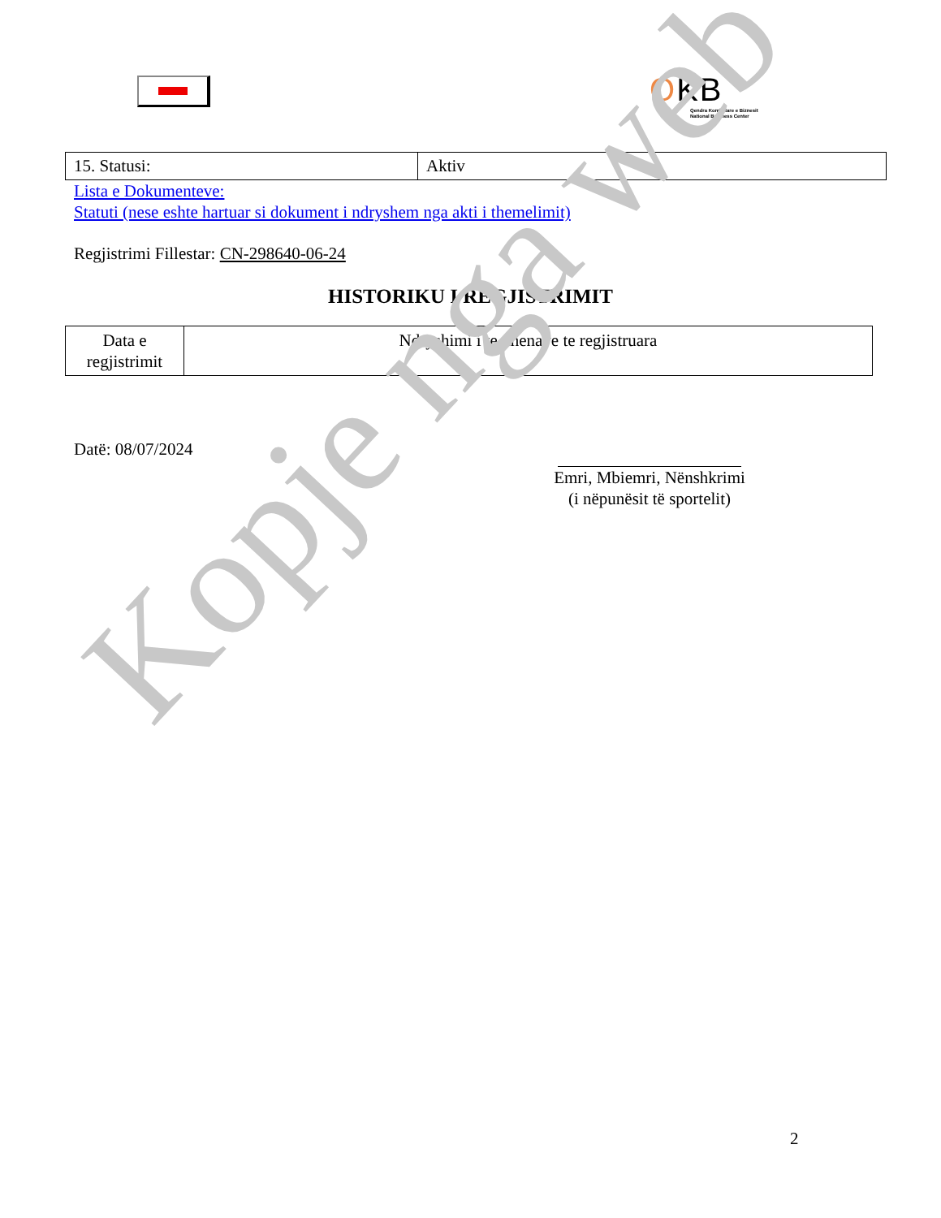OKB
Qendra Kombëtare e Biznesit
National Business Center
| 15. Statusi: | Aktiv |
Lista e Dokumenteve:
Statuti (nese eshte hartuar si dokument i ndryshem nga akti i themelimit)
Regjistrimi Fillestar: CN-298640-06-24
HISTORIKU I REGJISTRIMIT
| Data e regjistrimit | Ndryshimi i te dhenave te regjistruara |
Datë: 08/07/2024
Emri, Mbiemri, Nënshkrimi
(i nëpunësit të sportelit)
2
Kopje nga web